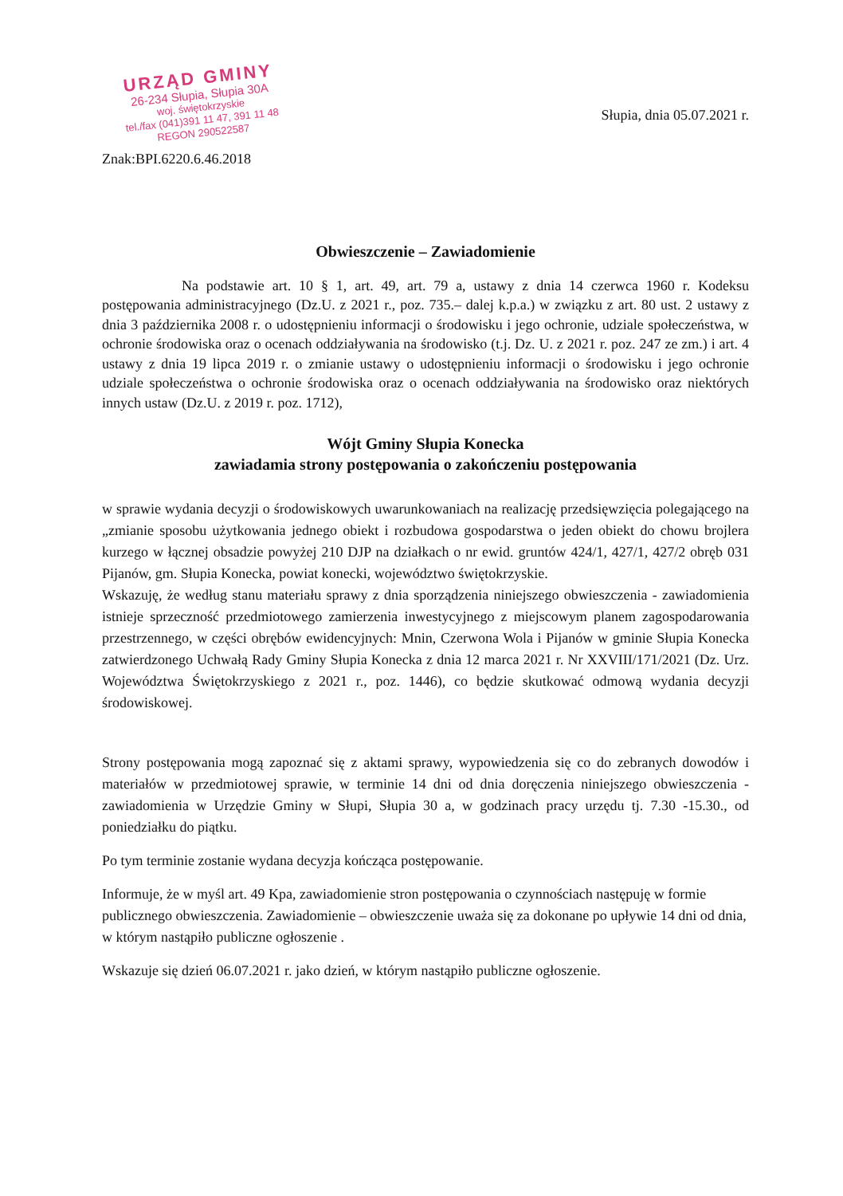URZĄD GMINY
26-234 Słupia, Słupia 30A
woj. świętokrzyskie
tel./fax (041)391 11 47, 391 11 48
REGON 290522587
Słupia, dnia 05.07.2021 r.
Znak:BPI.6220.6.46.2018
Obwieszczenie – Zawiadomienie
Na podstawie art. 10 § 1, art. 49, art. 79 a, ustawy z dnia 14 czerwca 1960 r. Kodeksu postępowania administracyjnego (Dz.U. z 2021 r., poz. 735.– dalej k.p.a.) w związku z art. 80 ust. 2 ustawy z dnia 3 października 2008 r. o udostępnieniu informacji o środowisku i jego ochronie, udziale społeczeństwa, w ochronie środowiska oraz o ocenach oddziaływania na środowisko (t.j. Dz. U. z 2021 r. poz. 247 ze zm.) i art. 4 ustawy z dnia 19 lipca 2019 r. o zmianie ustawy o udostępnieniu informacji o środowisku i jego ochronie udziale społeczeństwa o ochronie środowiska oraz o ocenach oddziaływania na środowisko oraz niektórych innych ustaw (Dz.U. z 2019 r. poz. 1712),
Wójt Gminy Słupia Konecka
zawiadamia strony postępowania o zakończeniu postępowania
w sprawie wydania decyzji o środowiskowych uwarunkowaniach na realizację przedsięwzięcia polegającego na „zmianie sposobu użytkowania jednego obiekt i rozbudowa gospodarstwa o jeden obiekt do chowu brojlera kurzego w łącznej obsadzie powyżej 210 DJP na działkach o nr ewid. gruntów 424/1, 427/1, 427/2 obręb 031 Pijanów, gm. Słupia Konecka, powiat konecki, województwo świętokrzyskie.
Wskazuję, że według stanu materiału sprawy z dnia sporządzenia niniejszego obwieszczenia - zawiadomienia istnieje sprzeczność przedmiotowego zamierzenia inwestycyjnego z miejscowym planem zagospodarowania przestrzennego, w części obrębów ewidencyjnych: Mnin, Czerwona Wola i Pijanów w gminie Słupia Konecka zatwierdzonego Uchwałą Rady Gminy Słupia Konecka z dnia 12 marca 2021 r. Nr XXVIII/171/2021 (Dz. Urz. Województwa Świętokrzyskiego z 2021 r., poz. 1446), co będzie skutkować odmową wydania decyzji środowiskowej.
Strony postępowania mogą zapoznać się z aktami sprawy, wypowiedzenia się co do zebranych dowodów i materiałów w przedmiotowej sprawie, w terminie 14 dni od dnia doręczenia niniejszego obwieszczenia - zawiadomienia w Urzędzie Gminy w Słupi, Słupia 30 a, w godzinach pracy urzędu tj. 7.30 -15.30., od poniedziałku do piątku.
Po tym terminie zostanie wydana decyzja kończąca postępowanie.
Informuje, że w myśl art. 49 Kpa, zawiadomienie stron postępowania o czynnościach następuję w formie publicznego obwieszczenia. Zawiadomienie – obwieszczenie uważa się za dokonane po upływie 14 dni od dnia, w którym nastąpiło publiczne ogłoszenie .
Wskazuje się dzień 06.07.2021 r. jako dzień, w którym nastąpiło publiczne ogłoszenie.